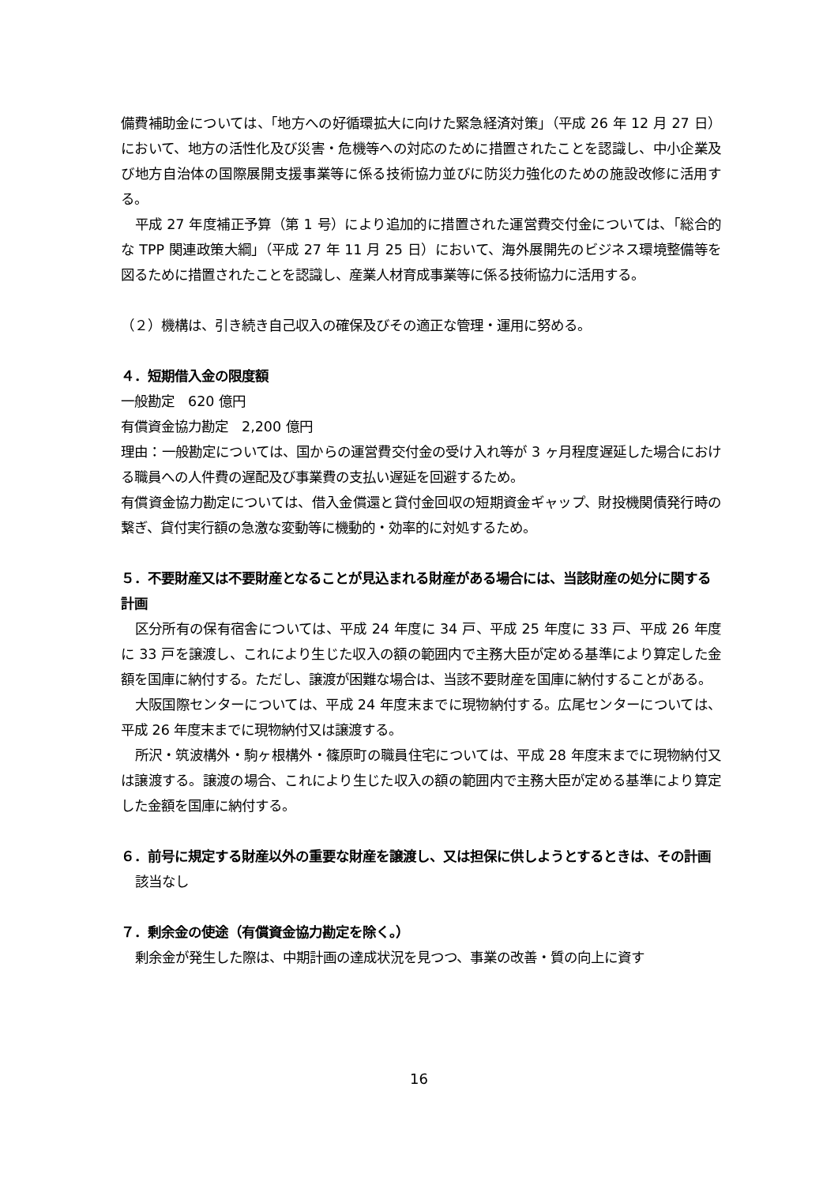備費補助金については、「地方への好循環拡大に向けた緊急経済対策」（平成 26 年 12 月 27 日）において、地方の活性化及び災害・危機等への対応のために措置されたことを認識し、中小企業及び地方自治体の国際展開支援事業等に係る技術協力並びに防災力強化のための施設改修に活用する。
平成 27 年度補正予算（第 1 号）により追加的に措置された運営費交付金については、「総合的な TPP 関連政策大綱」（平成 27 年 11 月 25 日）において、海外展開先のビジネス環境整備等を図るために措置されたことを認識し、産業人材育成事業等に係る技術協力に活用する。
（２）機構は、引き続き自己収入の確保及びその適正な管理・運用に努める。
４．短期借入金の限度額
一般勘定　620 億円
有償資金協力勘定　2,200 億円
理由：一般勘定については、国からの運営費交付金の受け入れ等が 3 ヶ月程度遅延した場合における職員への人件費の遅配及び事業費の支払い遅延を回避するため。
有償資金協力勘定については、借入金償還と貸付金回収の短期資金ギャップ、財投機関債発行時の繋ぎ、貸付実行額の急激な変動等に機動的・効率的に対処するため。
５．不要財産又は不要財産となることが見込まれる財産がある場合には、当該財産の処分に関する計画
区分所有の保有宿舎については、平成 24 年度に 34 戸、平成 25 年度に 33 戸、平成 26 年度に 33 戸を譲渡し、これにより生じた収入の額の範囲内で主務大臣が定める基準により算定した金額を国庫に納付する。ただし、譲渡が困難な場合は、当該不要財産を国庫に納付することがある。
大阪国際センターについては、平成 24 年度末までに現物納付する。広尾センターについては、平成 26 年度末までに現物納付又は譲渡する。
所沢・筑波構外・駒ヶ根構外・篠原町の職員住宅については、平成 28 年度末までに現物納付又は譲渡する。譲渡の場合、これにより生じた収入の額の範囲内で主務大臣が定める基準により算定した金額を国庫に納付する。
６．前号に規定する財産以外の重要な財産を譲渡し、又は担保に供しようとするときは、その計画
該当なし
７．剰余金の使途（有償資金協力勘定を除く。）
剰余金が発生した際は、中期計画の達成状況を見つつ、事業の改善・質の向上に資す
16